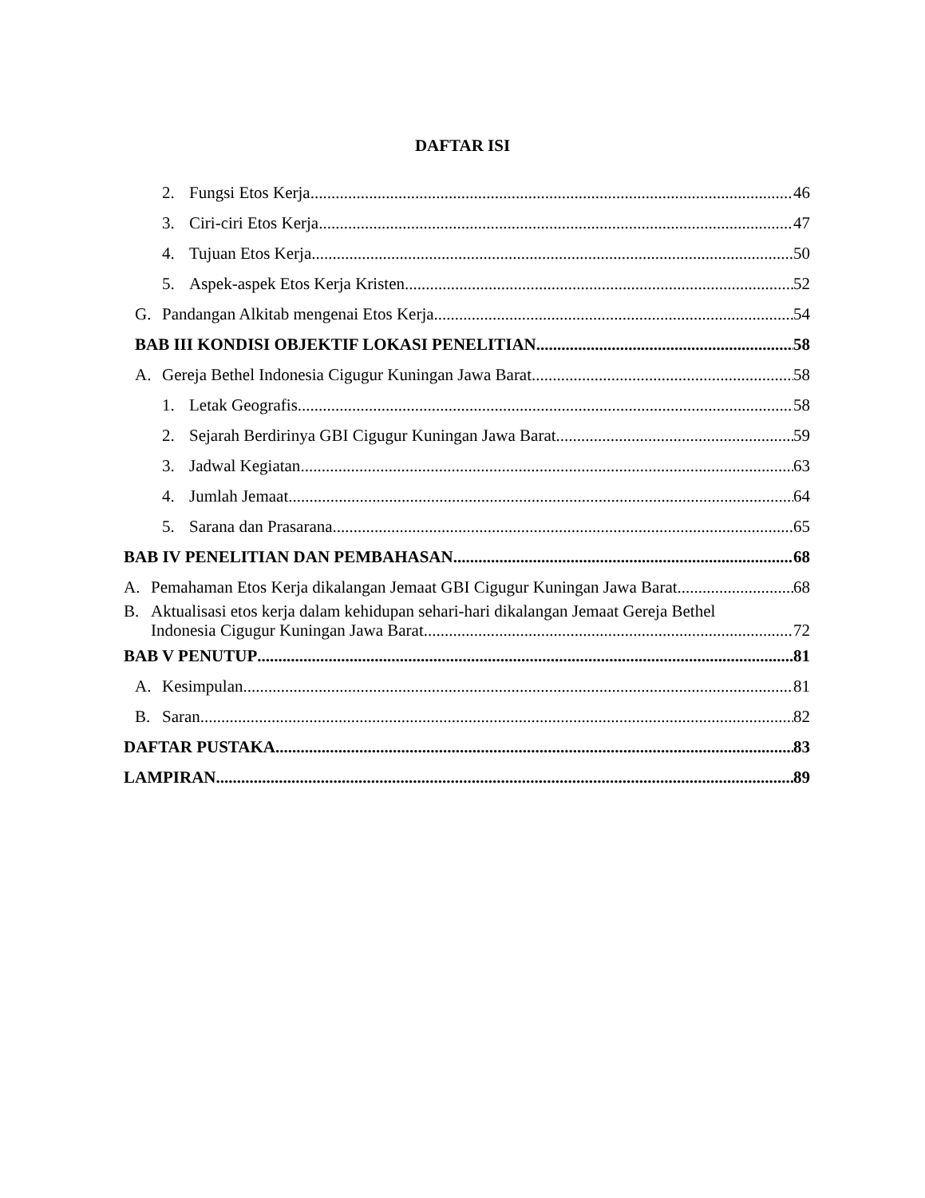DAFTAR ISI
2. Fungsi Etos Kerja 46
3. Ciri-ciri Etos Kerja 47
4. Tujuan Etos Kerja 50
5. Aspek-aspek Etos Kerja Kristen 52
G. Pandangan Alkitab mengenai Etos Kerja 54
BAB III KONDISI OBJEKTIF LOKASI PENELITIAN 58
A. Gereja Bethel Indonesia Cigugur Kuningan Jawa Barat 58
1. Letak Geografis 58
2. Sejarah Berdirinya GBI Cigugur Kuningan Jawa Barat 59
3. Jadwal Kegiatan 63
4. Jumlah Jemaat 64
5. Sarana dan Prasarana 65
BAB IV PENELITIAN DAN PEMBAHASAN 68
A. Pemahaman Etos Kerja dikalangan Jemaat GBI Cigugur Kuningan Jawa Barat 68
B. Aktualisasi etos kerja dalam kehidupan sehari-hari dikalangan Jemaat Gereja Bethel
Indonesia Cigugur Kuningan Jawa Barat 72
BAB V PENUTUP 81
A. Kesimpulan 81
B. Saran 82
DAFTAR PUSTAKA 83
LAMPIRAN 89